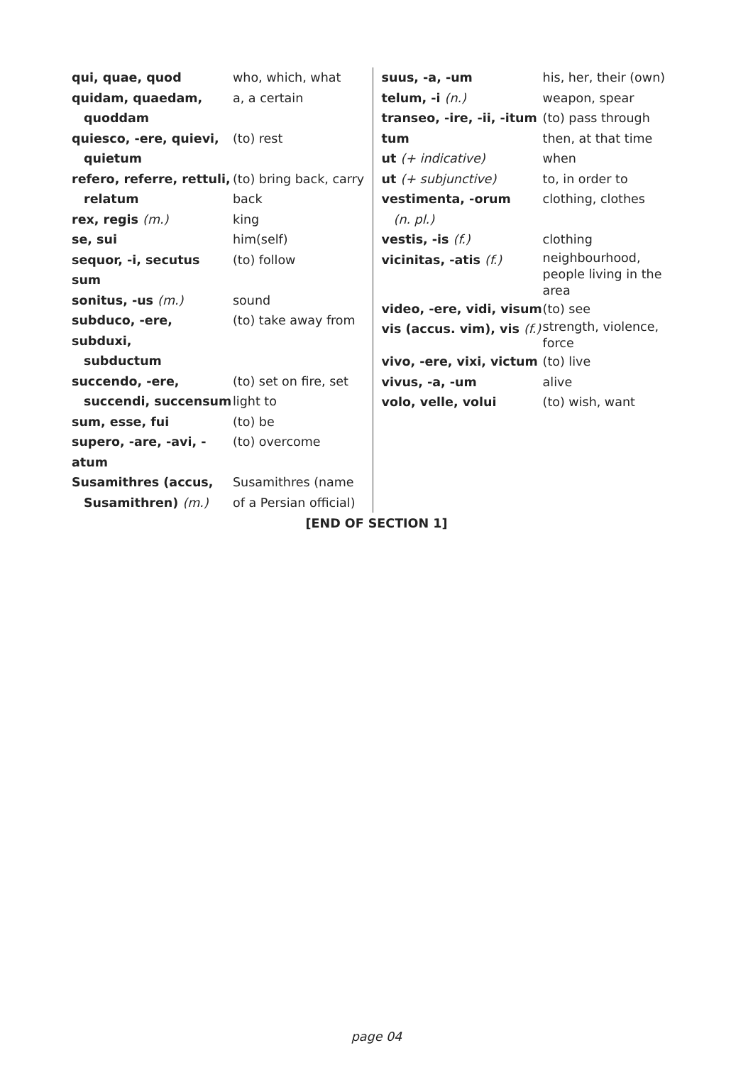| qui, quae, quod | who, which, what |
| quidam, quaedam, quoddam | a, a certain |
| quiesco, -ere, quievi, quietum | (to) rest |
| refero, referre, rettuli, relatum | (to) bring back, carry back |
| rex, regis (m.) | king |
| se, sui | him(self) |
| sequor, -i, secutus sum | (to) follow |
| sonitus, -us (m.) | sound |
| subduco, -ere, subduxi, subductum | (to) take away from |
| succendo, -ere, succendi, succensum | (to) set on fire, set light to |
| sum, esse, fui | (to) be |
| supero, -are, -avi, -atum | (to) overcome |
| Susamithres (accus, Susamithren) (m.) | Susamithres (name of a Persian official) |
| suus, -a, -um | his, her, their (own) |
| telum, -i (n.) | weapon, spear |
| transeo, -ire, -ii, -itum | (to) pass through |
| tum | then, at that time |
| ut (+ indicative) | when |
| ut (+ subjunctive) | to, in order to |
| vestimenta, -orum (n. pl.) | clothing, clothes |
| vestis, -is (f.) | clothing |
| vicinitas, -atis (f.) | neighbourhood, people living in the area |
| video, -ere, vidi, visum | (to) see |
| vis (accus. vim), vis (f.) | strength, violence, force |
| vivo, -ere, vixi, victum | (to) live |
| vivus, -a, -um | alive |
| volo, velle, volui | (to) wish, want |
[END OF SECTION 1]
page 04